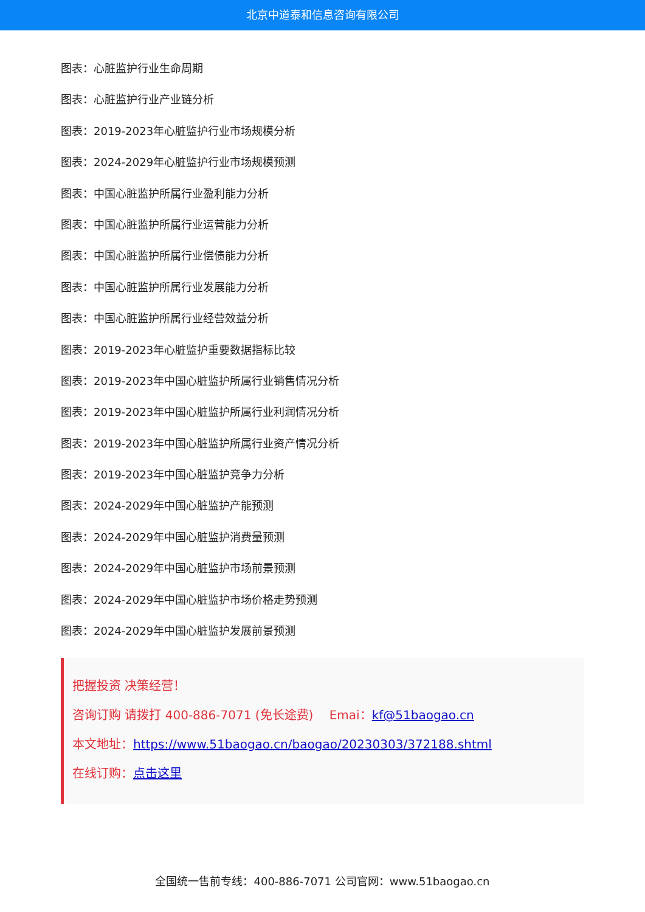北京中道泰和信息咨询有限公司
图表：心脏监护行业生命周期
图表：心脏监护行业产业链分析
图表：2019-2023年心脏监护行业市场规模分析
图表：2024-2029年心脏监护行业市场规模预测
图表：中国心脏监护所属行业盈利能力分析
图表：中国心脏监护所属行业运营能力分析
图表：中国心脏监护所属行业偿债能力分析
图表：中国心脏监护所属行业发展能力分析
图表：中国心脏监护所属行业经营效益分析
图表：2019-2023年心脏监护重要数据指标比较
图表：2019-2023年中国心脏监护所属行业销售情况分析
图表：2019-2023年中国心脏监护所属行业利润情况分析
图表：2019-2023年中国心脏监护所属行业资产情况分析
图表：2019-2023年中国心脏监护竞争力分析
图表：2024-2029年中国心脏监护产能预测
图表：2024-2029年中国心脏监护消费量预测
图表：2024-2029年中国心脏监护市场前景预测
图表：2024-2029年中国心脏监护市场价格走势预测
图表：2024-2029年中国心脏监护发展前景预测
把握投资 决策经营！
咨询订购 请拨打 400-886-7071 (免长途费)　 Emai：kf@51baogao.cn
本文地址：https://www.51baogao.cn/baogao/20230303/372188.shtml
在线订购：点击这里
全国统一售前专线：400-886-7071 公司官网：www.51baogao.cn